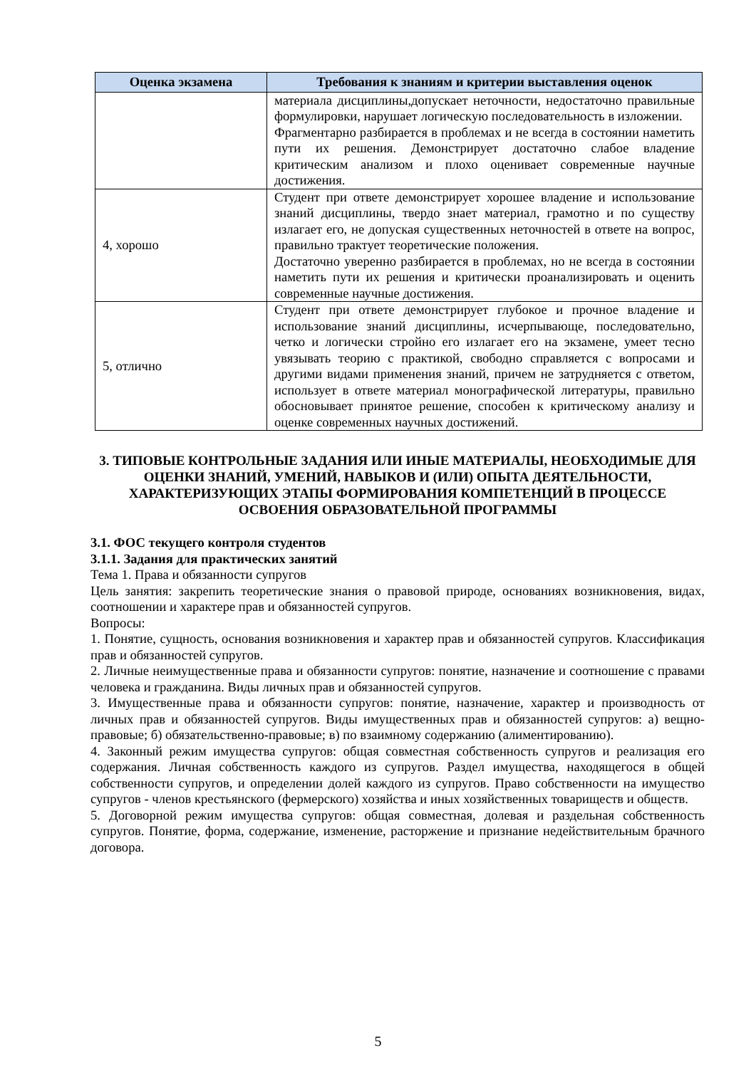| Оценка экзамена | Требования к знаниям и критерии выставления оценок |
| --- | --- |
| | материала дисциплины,допускает неточности, недостаточно правильные формулировки, нарушает логическую последовательность в изложении. Фрагментарно разбирается в проблемах и не всегда в состоянии наметить пути их решения. Демонстрирует достаточно слабое владение критическим анализом и плохо оценивает современные научные достижения. |
| 4, хорошо | Студент при ответе демонстрирует хорошее владение и использование знаний дисциплины, твердо знает материал, грамотно и по существу излагает его, не допуская существенных неточностей в ответе на вопрос, правильно трактует теоретические положения. Достаточно уверенно разбирается в проблемах, но не всегда в состоянии наметить пути их решения и критически проанализировать и оценить современные научные достижения. |
| 5, отлично | Студент при ответе демонстрирует глубокое и прочное владение и использование знаний дисциплины, исчерпывающе, последовательно, четко и логически стройно его излагает его на экзамене, умеет тесно увязывать теорию с практикой, свободно справляется с вопросами и другими видами применения знаний, причем не затрудняется с ответом, использует в ответе материал монографической литературы, правильно обосновывает принятое решение, способен к критическому анализу и оценке современных научных достижений. |
3. ТИПОВЫЕ КОНТРОЛЬНЫЕ ЗАДАНИЯ ИЛИ ИНЫЕ МАТЕРИАЛЫ, НЕОБХОДИМЫЕ ДЛЯ ОЦЕНКИ ЗНАНИЙ, УМЕНИЙ, НАВЫКОВ И (ИЛИ) ОПЫТА ДЕЯТЕЛЬНОСТИ, ХАРАКТЕРИЗУЮЩИХ ЭТАПЫ ФОРМИРОВАНИЯ КОМПЕТЕНЦИЙ В ПРОЦЕССЕ ОСВОЕНИЯ ОБРАЗОВАТЕЛЬНОЙ ПРОГРАММЫ
3.1. ФОС текущего контроля студентов
3.1.1. Задания для практических занятий
Тема 1. Права и обязанности супругов
Цель занятия: закрепить теоретические знания о правовой природе, основаниях возникновения, видах, соотношении и характере прав и обязанностей супругов.
Вопросы:
1. Понятие, сущность, основания возникновения и характер прав и обязанностей супругов. Классификация прав и обязанностей супругов.
2. Личные неимущественные права и обязанности супругов: понятие, назначение и соотношение с правами человека и гражданина. Виды личных прав и обязанностей супругов.
3. Имущественные права и обязанности супругов: понятие, назначение, характер и производность от личных прав и обязанностей супругов. Виды имущественных прав и обязанностей супругов: а) вещно-правовые; б) обязательственно-правовые; в) по взаимному содержанию (алиментированию).
4. Законный режим имущества супругов: общая совместная собственность супругов и реализация его содержания. Личная собственность каждого из супругов. Раздел имущества, находящегося в общей собственности супругов, и определении долей каждого из супругов. Право собственности на имущество супругов - членов крестьянского (фермерского) хозяйства и иных хозяйственных товариществ и обществ.
5. Договорной режим имущества супругов: общая совместная, долевая и раздельная собственность супругов. Понятие, форма, содержание, изменение, расторжение и признание недействительным брачного договора.
5